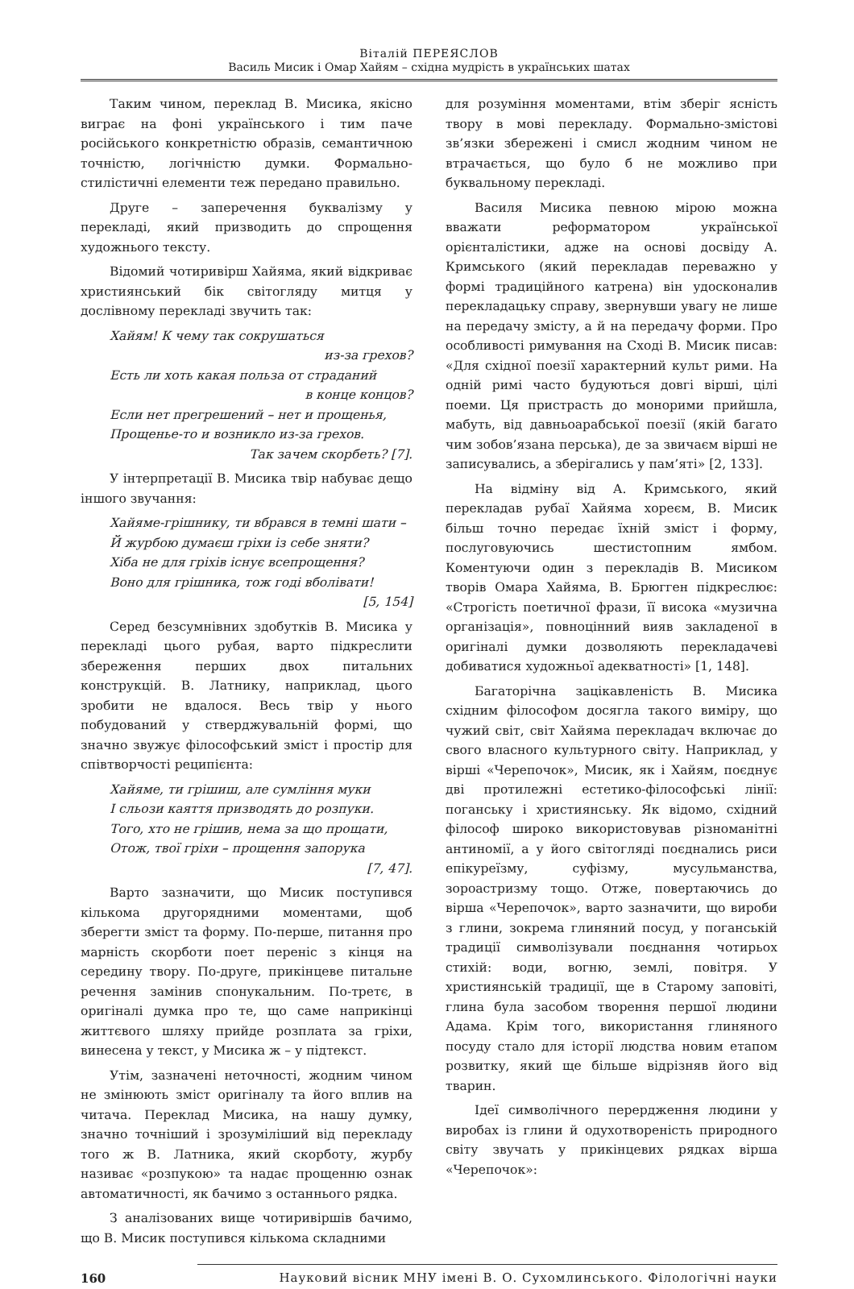Віталій ПЕРЕЯСЛОВ
Василь Мисик і Омар Хайям – східна мудрість в українських шатах
Таким чином, переклад В. Мисика, якісно виграє на фоні українського і тим паче російського конкретністю образів, семантичною точністю, логічністю думки. Формально-стилістичні елементи теж передано правильно.
Друге – заперечення буквалізму у перекладі, який призводить до спрощення художнього тексту.
Відомий чотиривірш Хайяма, який відкриває християнський бік світогляду митця у дослівному перекладі звучить так:
Хайям! К чему так сокрушаться
из-за грехов?
Есть ли хоть какая польза от страданий
в конце концов?
Если нет прегрешений – нет и прощенья,
Прощенье-то и возникло из-за грехов.
Так зачем скорбеть? [7].
У інтерпретації В. Мисика твір набуває дещо іншого звучання:
Хайяме-грішнику, ти вбрався в темні шати –
Й журбою думаєш гріхи із себе зняти?
Хіба не для гріхів існує всепрощення?
Воно для грішника, тож годі вболівати!
[5, 154]
Серед безсумнівних здобутків В. Мисика у перекладі цього рубая, варто підкреслити збереження перших двох питальних конструкцій. В. Латнику, наприклад, цього зробити не вдалося. Весь твір у нього побудований у стверджувальній формі, що значно звужує філософський зміст і простір для співтворчості реципієнта:
Хайяме, ти грішиш, але сумління муки
І сльози каяття призводять до розпуки.
Того, хто не грішив, нема за що прощати,
Отож, твої гріхи – прощення запорука
[7, 47].
Варто зазначити, що Мисик поступився кількома другорядними моментами, щоб зберегти зміст та форму. По-перше, питання про марність скорботи поет переніс з кінця на середину твору. По-друге, прикінцеве питальне речення замінив спонукальним. По-третє, в оригіналі думка про те, що саме наприкінці життєвого шляху прийде розплата за гріхи, винесена у текст, у Мисика ж – у підтекст.
Утім, зазначені неточності, жодним чином не змінюють зміст оригіналу та його вплив на читача. Переклад Мисика, на нашу думку, значно точніший і зрозуміліший від перекладу того ж В. Латника, який скорботу, журбу називає «розпукою» та надає прощенню ознак автоматичності, як бачимо з останнього рядка.
З аналізованих вище чотиривіршів бачимо, що В. Мисик поступився кількома складними
для розуміння моментами, втім зберіг ясність твору в мові перекладу. Формально-змістові зв’язки збережені і смисл жодним чином не втрачається, що було б не можливо при буквальному перекладі.
Василя Мисика певною мірою можна вважати реформатором української орієнталістики, адже на основі досвіду А. Кримського (який перекладав переважно у формі традиційного катрена) він удосконалив перекладацьку справу, звернувши увагу не лише на передачу змісту, а й на передачу форми. Про особливості римування на Сході В. Мисик писав: «Для східної поезії характерний культ рими. На одній римі часто будуються довгі вірші, цілі поеми. Ця пристрасть до монорими прийшла, мабуть, від давньоарабської поезії (якій багато чим зобов’язана перська), де за звичаєм вірші не записувались, а зберігались у пам’яті» [2, 133].
На відміну від А. Кримського, який перекладав рубаї Хайяма хореєм, В. Мисик більш точно передає їхній зміст і форму, послуговуючись шестистопним ямбом. Коментуючи один з перекладів В. Мисиком творів Омара Хайяма, В. Брюгген підкреслює: «Строгість поетичної фрази, її висока «музична організація», повноцінний вияв закладеної в оригіналі думки дозволяють перекладачеві добиватися художньої адекватності» [1, 148].
Багаторічна зацікавленість В. Мисика східним філософом досягла такого виміру, що чужий світ, світ Хайяма перекладач включає до свого власного культурного світу. Наприклад, у вірші «Черепочок», Мисик, як і Хайям, поєднує дві протилежні естетико-філософські лінії: поганську і християнську. Як відомо, східний філософ широко використовував різноманітні антиномії, а у його світогляді поєднались риси епікуреїзму, суфізму, мусульманства, зороастризму тощо. Отже, повертаючись до вірша «Черепочок», варто зазначити, що вироби з глини, зокрема глиняний посуд, у поганській традиції символізували поєднання чотирьох стихій: води, вогню, землі, повітря. У християнській традиції, ще в Старому заповіті, глина була засобом творення першої людини Адама. Крім того, використання глиняного посуду стало для історії людства новим етапом розвитку, який ще більше відрізняв його від тварин.
Ідеї символічного перердження людини у виробах із глини й одухотвореність природного світу звучать у прикінцевих рядках вірша «Черепочок»:
160 Науковий вісник МНУ імені В. О. Сухомлинського. Філологічні науки